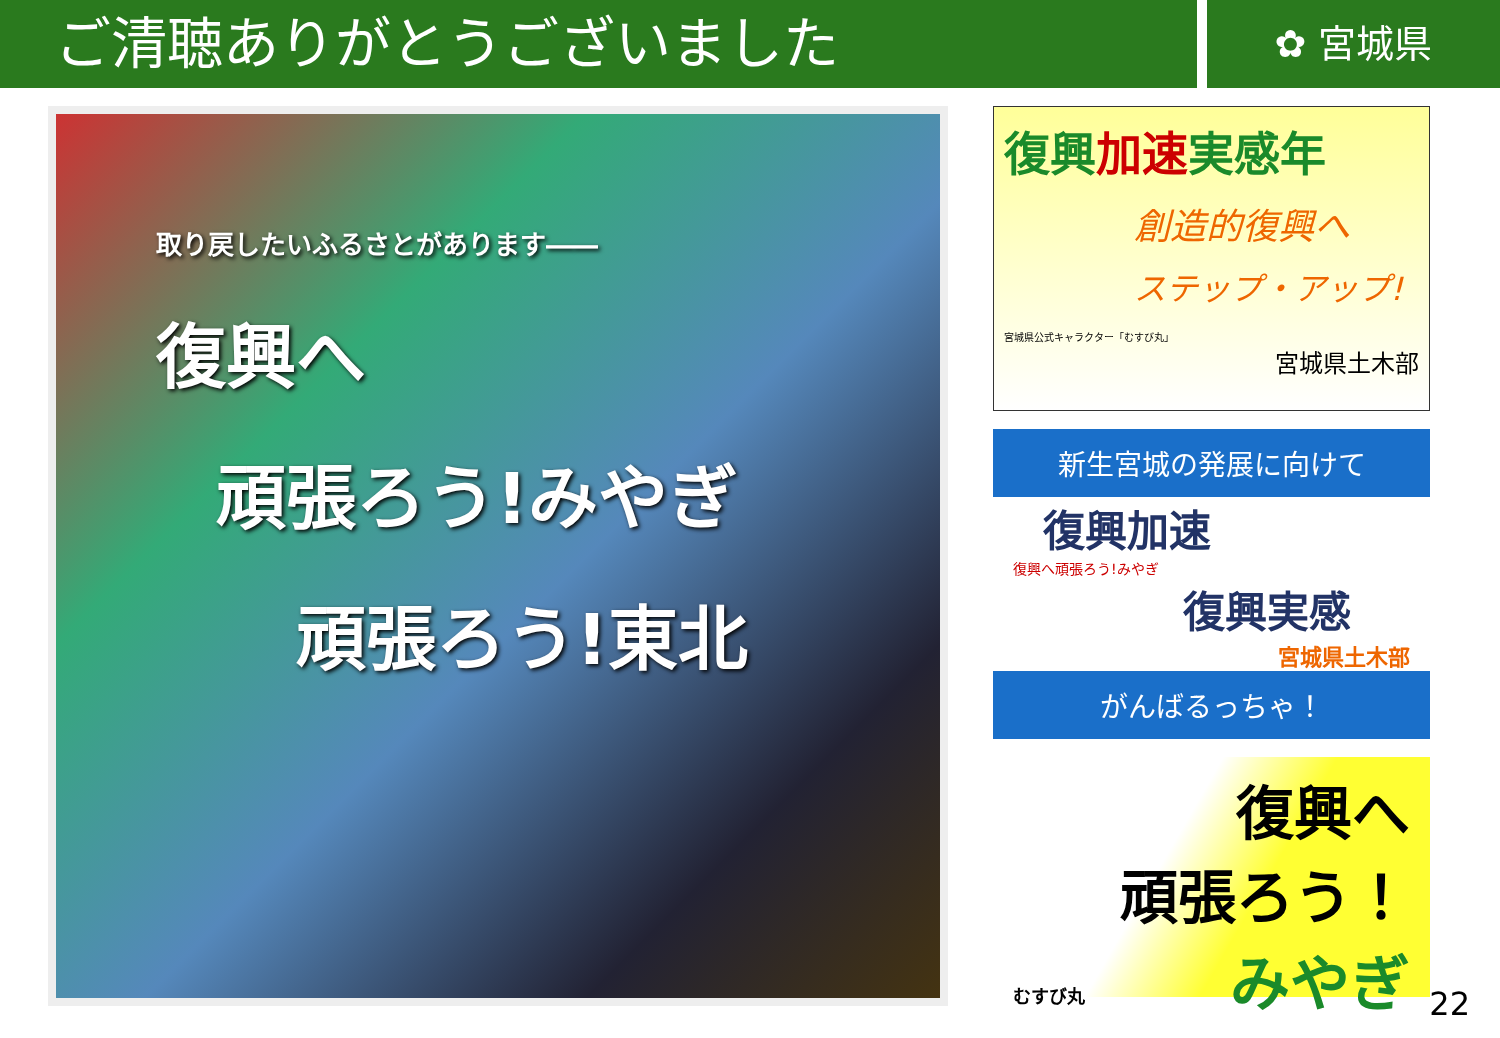ご清聴ありがとうございました
✿ 宮城県
取り戻したいふるさとがあります――
復興へ
頑張ろう!みやぎ
頑張ろう!東北
復興加速実感年
創造的復興へ
ステップ・アップ!
宮城県公式キャラクター「むすび丸」
宮城県土木部
新生宮城の発展に向けて
復興加速
復興へ頑張ろう!みやぎ
復興実感
宮城県土木部
がんばるっちゃ！
復興へ
頑張ろう！
みやぎ
むすび丸
22